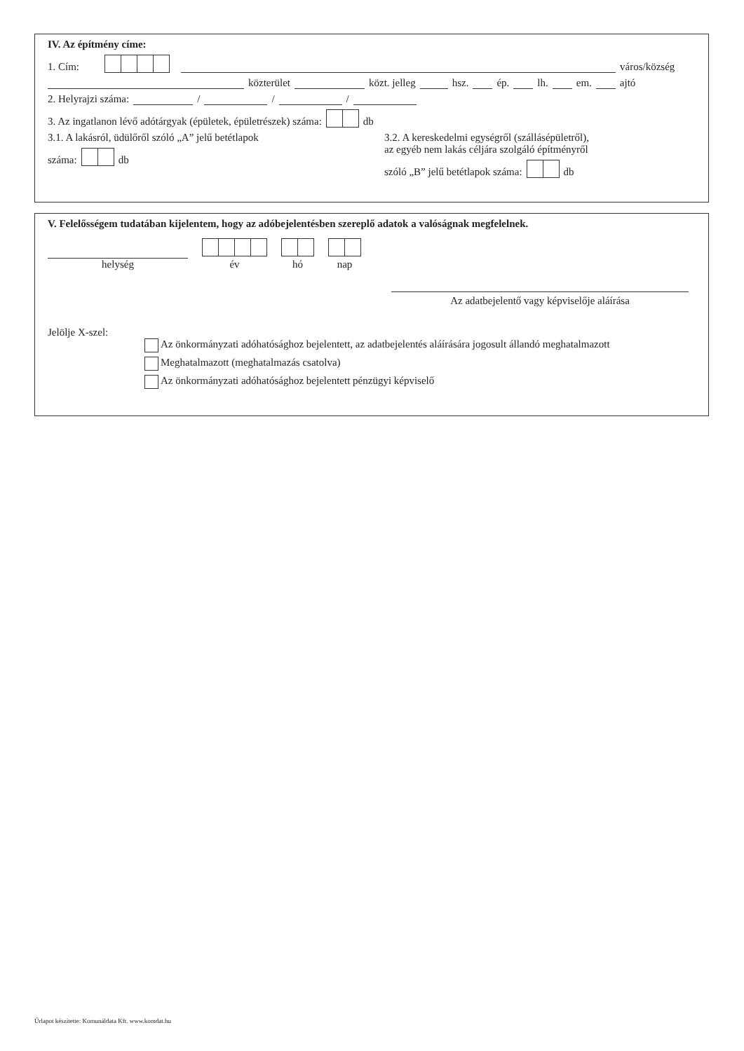IV. Az építmény címe:
1. Cím: város/község
közterület közt. jelleg hsz. ép. lh. em. ajtó
2. Helyrajzi száma: / / /
3. Az ingatlanon lévő adótárgyak (épületek, épületrészek) száma: db
3.1. A lakásról, üdülőről szóló „A” jelű betétlapok
száma: db
3.2. A kereskedelmi egységről (szállásépületről),
az egyéb nem lakás céljára szolgáló építményről
szóló „B” jelű betétlapok száma: db
V. Felelősségem tudatában kijelentem, hogy az adóbejelentésben szereplő adatok a valóságnak megfelelnek.
helység
év
hó
nap
Az adatbejelentő vagy képviselője aláírása
Jelölje X-szel:
Az önkormányzati adóhatósághoz bejelentett, az adatbejelentés aláírására jogosult állandó meghatalmazott
Meghatalmazott (meghatalmazás csatolva)
Az önkormányzati adóhatósághoz bejelentett pénzügyi képviselő
Űrlapot készítette: Komunáldata Kft. www.komdat.hu